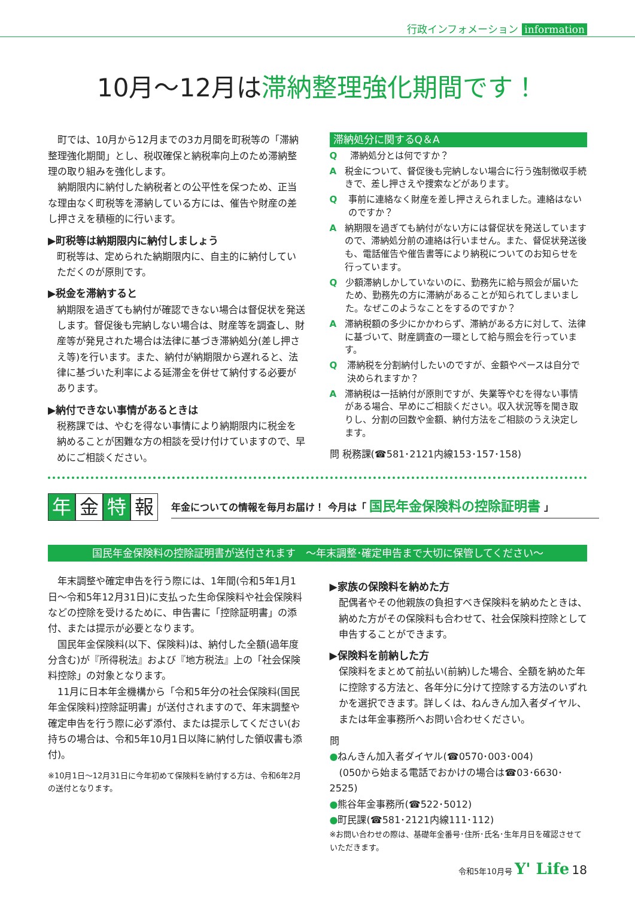行政インフォメーション information
10月～12月は滞納整理強化期間です！
町では、10月から12月までの3カ月間を町税等の「滞納整理強化期間」とし、税収確保と納税率向上のため滞納整理の取り組みを強化します。
納期限内に納付した納税者との公平性を保つため、正当な理由なく町税等を滞納している方には、催告や財産の差し押さえを積極的に行います。
▶町税等は納期限内に納付しましょう
町税等は、定められた納期限内に、自主的に納付していただくのが原則です。
▶税金を滞納すると
納期限を過ぎても納付が確認できない場合は督促状を発送します。督促後も完納しない場合は、財産等を調査し、財産等が発見された場合は法律に基づき滞納処分(差し押さえ等)を行います。また、納付が納期限から遅れると、法律に基づいた利率による延滞金を併せて納付する必要があります。
▶納付できない事情があるときは
税務課では、やむを得ない事情により納期限内に税金を納めることが困難な方の相談を受け付けていますので、早めにご相談ください。
滞納処分に関するQ＆A
Q滞納処分とは何ですか？
A税金について、督促後も完納しない場合に行う強制徴収手続きで、差し押さえや捜索などがあります。
Q事前に連絡なく財産を差し押さえられました。連絡はないのですか？
A納期限を過ぎても納付がない方には督促状を発送していますので、滞納処分前の連絡は行いません。また、督促状発送後も、電話催告や催告書等により納税についてのお知らせを行っています。
Q少額滞納しかしていないのに、勤務先に給与照会が届いたため、勤務先の方に滞納があることが知られてしまいました。なぜこのようなことをするのですか？
A滞納税額の多少にかかわらず、滞納がある方に対して、法律に基づいて、財産調査の一環として給与照会を行っています。
Q滞納税を分割納付したいのですが、金額やペースは自分で決められますか？
A滞納税は一括納付が原則ですが、失業等やむを得ない事情がある場合、早めにご相談ください。収入状況等を聞き取りし、分割の回数や金額、納付方法をご相談のうえ決定します。
問 税務課(☎581･2121内線153･157･158)
年金 特 報
年金についての情報を毎月お届け！ 今月は「 国民年金保険料の控除証明書 」
国民年金保険料の控除証明書が送付されます　～年末調整･確定申告まで大切に保管してください～
年末調整や確定申告を行う際には、1年間(令和5年1月1日～令和5年12月31日)に支払った生命保険料や社会保険料などの控除を受けるために、申告書に「控除証明書」の添付、または提示が必要となります。
国民年金保険料(以下、保険料)は、納付した全額(過年度分含む)が『所得税法』および『地方税法』上の「社会保険料控除」の対象となります。
11月に日本年金機構から「令和5年分の社会保険料(国民年金保険料)控除証明書」が送付されますので、年末調整や確定申告を行う際に必ず添付、または提示してください(お持ちの場合は、令和5年10月1日以降に納付した領収書も添付)。
※10月1日～12月31日に今年初めて保険料を納付する方は、令和6年2月の送付となります。
▶家族の保険料を納めた方
配偶者やその他親族の負担すべき保険料を納めたときは、納めた方がその保険料も合わせて、社会保険料控除として申告することができます。
▶保険料を前納した方
保険料をまとめて前払い(前納)した場合、全額を納めた年に控除する方法と、各年分に分けて控除する方法のいずれかを選択できます。詳しくは、ねんきん加入者ダイヤル、または年金事務所へお問い合わせください。
問
●ねんきん加入者ダイヤル(☎0570･003･004)
　(050から始まる電話でおかけの場合は☎03･6630･2525)
●熊谷年金事務所(☎522･5012)
●町民課(☎581･2121内線111･112)
※お問い合わせの際は、基礎年金番号･住所･氏名･生年月日を確認させていただきます。
令和5年10月号 Y' Life 18